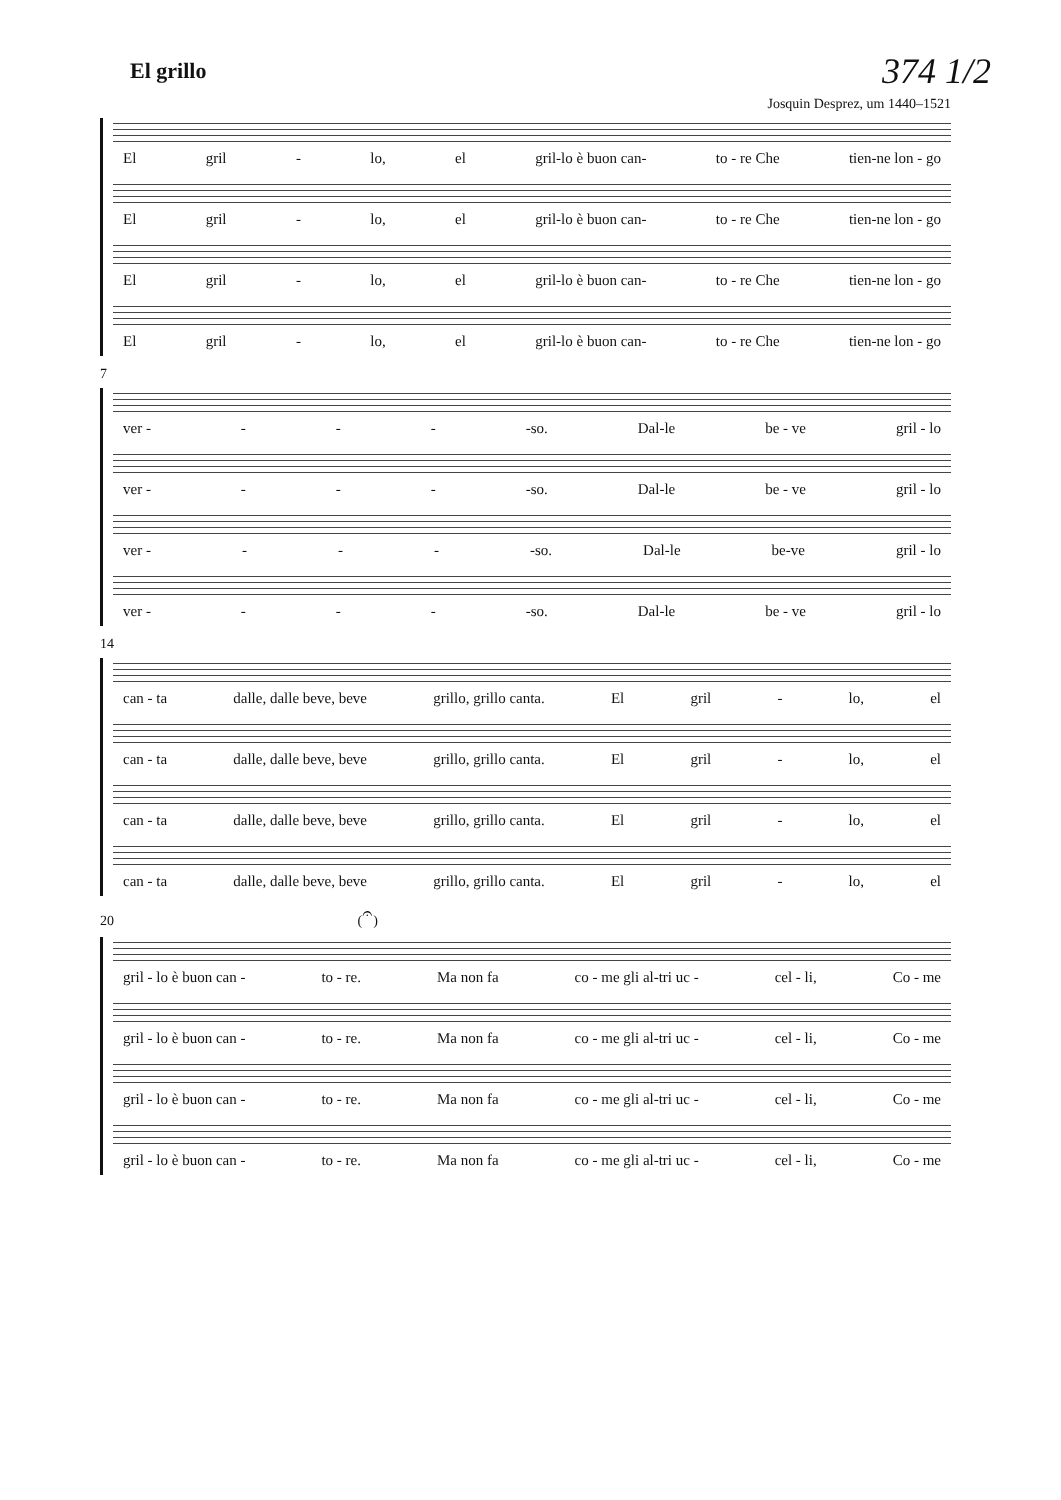El grillo
374 1/2
Josquin Desprez, um 1440–1521
El gril - lo, el gril-lo è buon can- to - re Che tien-ne lon - go
El gril - lo, el gril-lo è buon can- to - re Che tien-ne lon - go
El gril - lo, el gril-lo è buon can- to - re Che tien-ne lon - go
El gril - lo, el gril-lo è buon can- to - re Che tien-ne lon - go
7
ver - - - - -so. Dal-le be - ve gril - lo
ver - - - - -so. Dal-le be - ve gril - lo
ver - - - - -so. Dal-le be-ve gril - lo
ver - - - - -so. Dal-le be - ve gril - lo
14
can - ta dalle, dalle beve, beve grillo, grillo canta. El gril - lo, el
can - ta dalle, dalle beve, beve grillo, grillo canta. El gril - lo, el
can - ta dalle, dalle beve, beve grillo, grillo canta. El gril - lo, el
can - ta dalle, dalle beve, beve grillo, grillo canta. El gril - lo, el
20 (𝄐)
gril - lo è buon can - to - re. Ma non fa co - me gli al-tri uc - cel - li, Co - me
gril - lo è buon can - to - re. Ma non fa co - me gli al-tri uc - cel - li, Co - me
gril - lo è buon can - to - re. Ma non fa co - me gli al-tri uc - cel - li, Co - me
gril - lo è buon can - to - re. Ma non fa co - me gli al-tri uc - cel - li, Co - me